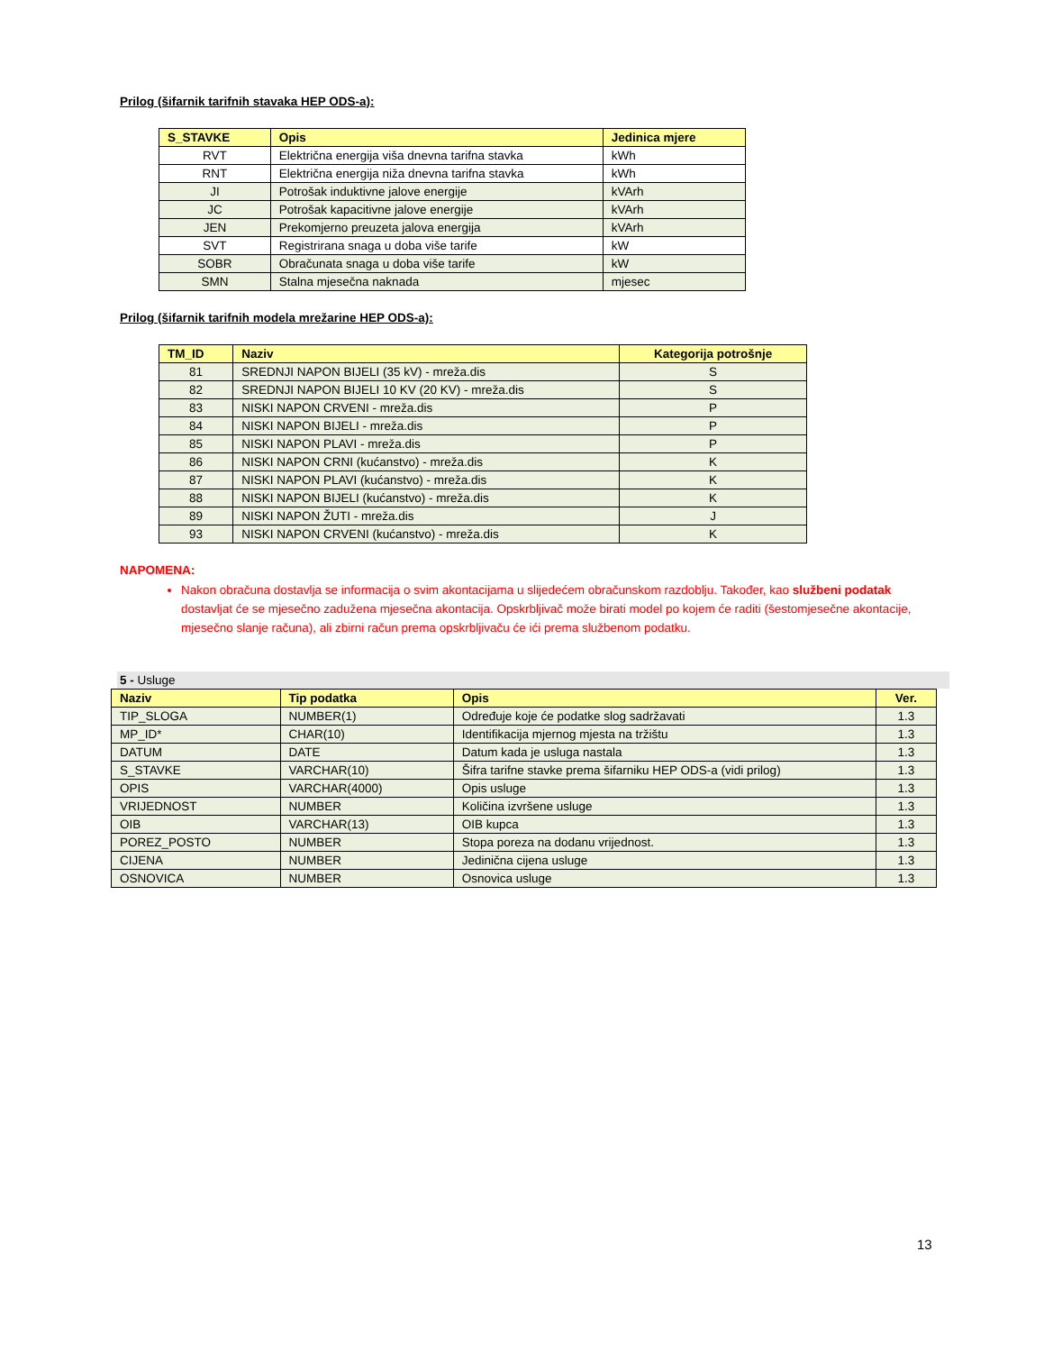Prilog (šifarnik tarifnih stavaka HEP ODS-a):
| S_STAVKE | Opis | Jedinica mjere |
| --- | --- | --- |
| RVT | Električna energija viša dnevna tarifna stavka | kWh |
| RNT | Električna energija niža dnevna tarifna stavka | kWh |
| JI | Potrošak induktivne jalove energije | kVArh |
| JC | Potrošak kapacitivne jalove energije | kVArh |
| JEN | Prekomjerno preuzeta jalova energija | kVArh |
| SVT | Registrirana snaga u doba više tarife | kW |
| SOBR | Obračunata snaga u doba više tarife | kW |
| SMN | Stalna mjesečna naknada | mjesec |
Prilog (šifarnik tarifnih modela mrežarine HEP ODS-a):
| TM_ID | Naziv | Kategorija potrošnje |
| --- | --- | --- |
| 81 | SREDNJI NAPON BIJELI (35 kV) - mreža.dis | S |
| 82 | SREDNJI NAPON BIJELI 10 KV (20 KV) - mreža.dis | S |
| 83 | NISKI NAPON CRVENI - mreža.dis | P |
| 84 | NISKI NAPON BIJELI - mreža.dis | P |
| 85 | NISKI NAPON PLAVI - mreža.dis | P |
| 86 | NISKI NAPON CRNI (kućanstvo) - mreža.dis | K |
| 87 | NISKI NAPON PLAVI (kućanstvo) - mreža.dis | K |
| 88 | NISKI NAPON BIJELI (kućanstvo) - mreža.dis | K |
| 89 | NISKI NAPON ŽUTI - mreža.dis | J |
| 93 | NISKI NAPON CRVENI (kućanstvo) - mreža.dis | K |
NAPOMENA:
Nakon obračuna dostavlja se informacija o svim akontacijama u slijedećem obračunskom razdoblju. Također, kao službeni podatak dostavljat će se mjesečno zadužena mjesečna akontacija. Opskrbljivač može birati model po kojem će raditi (šestomjesečne akontacije, mjesečno slanje računa), ali zbirni račun prema opskrbljivaču će ići prema službenom podatku.
5 - Usluge
| Naziv | Tip podatka | Opis | Ver. |
| --- | --- | --- | --- |
| TIP_SLOGA | NUMBER(1) | Određuje koje će podatke slog sadržavati | 1.3 |
| MP_ID* | CHAR(10) | Identifikacija mjernog mjesta na tržištu | 1.3 |
| DATUM | DATE | Datum kada je usluga nastala | 1.3 |
| S_STAVKE | VARCHAR(10) | Šifra tarifne stavke prema šifarniku HEP ODS-a (vidi prilog) | 1.3 |
| OPIS | VARCHAR(4000) | Opis usluge | 1.3 |
| VRIJEDNOST | NUMBER | Količina izvršene usluge | 1.3 |
| OIB | VARCHAR(13) | OIB kupca | 1.3 |
| POREZ_POSTO | NUMBER | Stopa poreza na dodanu vrijednost. | 1.3 |
| CIJENA | NUMBER | Jedinična cijena usluge | 1.3 |
| OSNOVICA | NUMBER | Osnovica usluge | 1.3 |
13